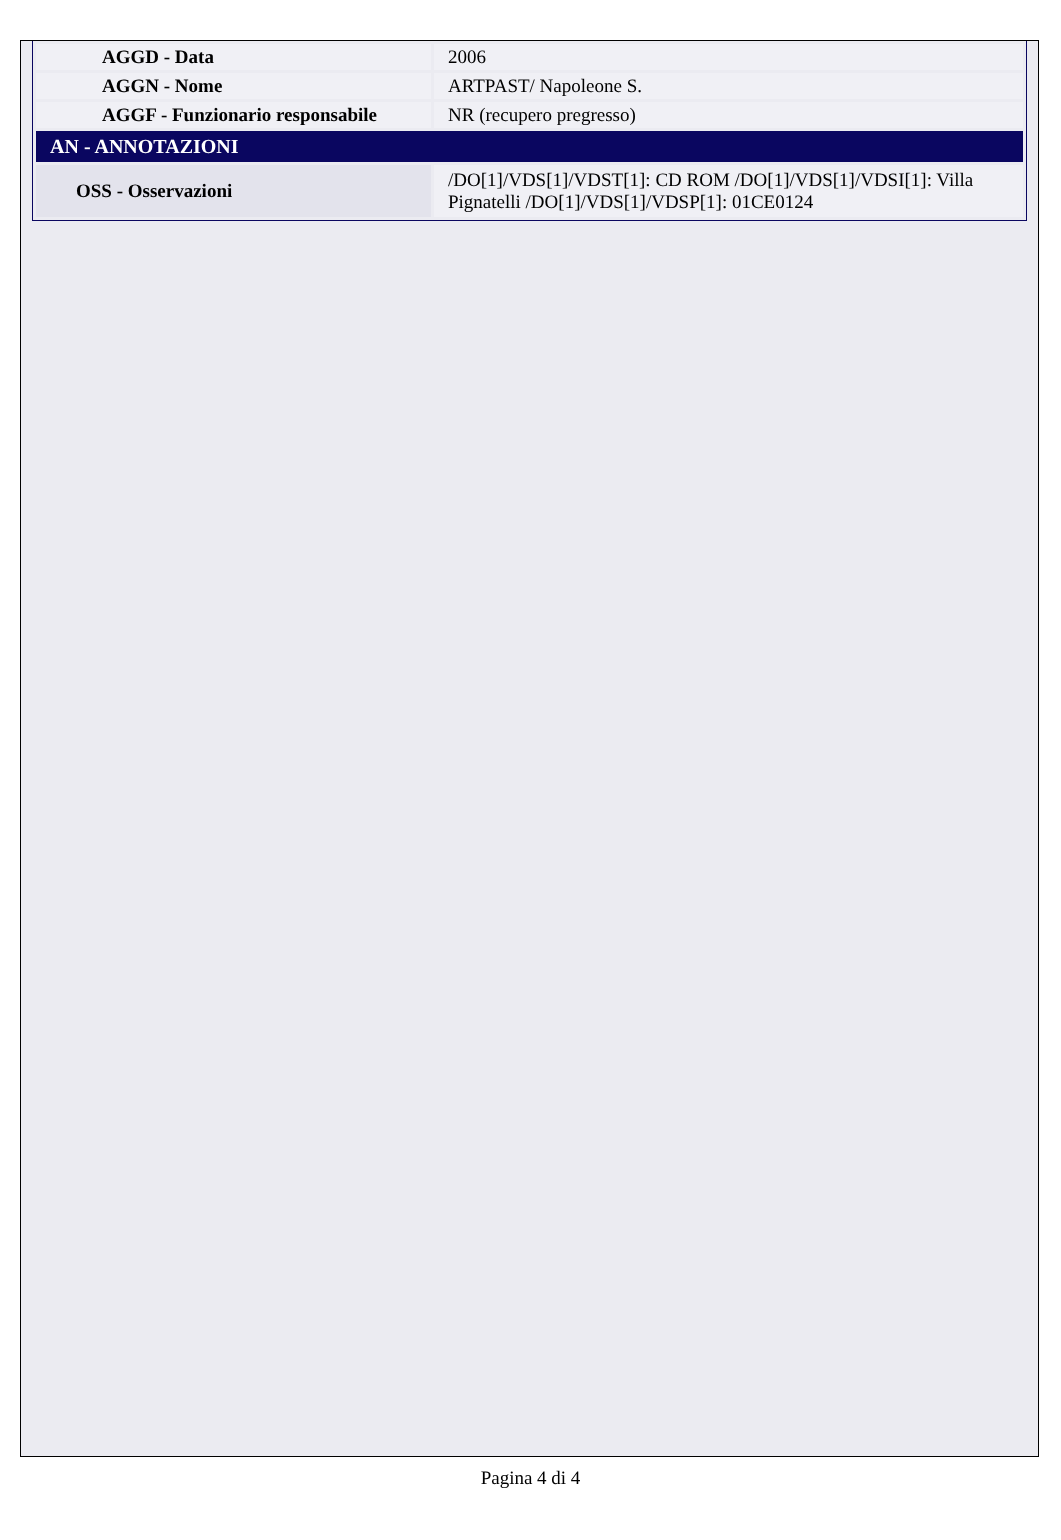| AGGD - Data | 2006 |
| AGGN - Nome | ARTPAST/ Napoleone S. |
| AGGF - Funzionario responsabile | NR (recupero pregresso) |
| AN - ANNOTAZIONI | |
| OSS - Osservazioni | /DO[1]/VDS[1]/VDST[1]: CD ROM /DO[1]/VDS[1]/VDSI[1]: Villa Pignatelli /DO[1]/VDS[1]/VDSP[1]: 01CE0124 |
Pagina 4 di 4